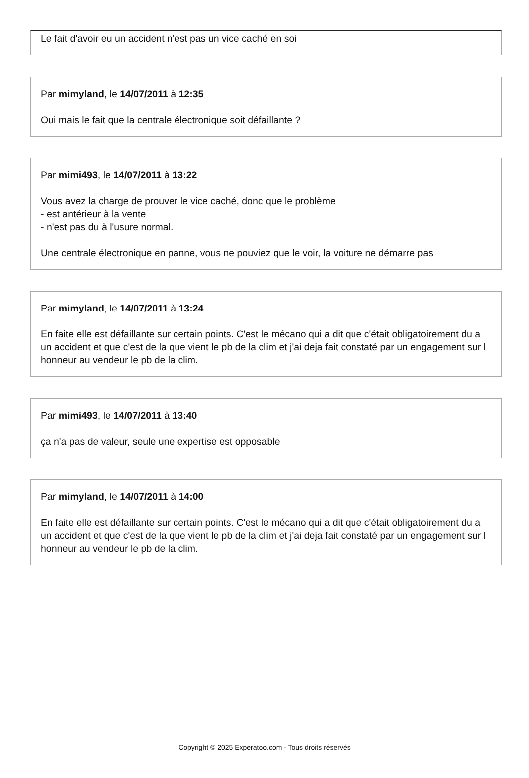Le fait d'avoir eu un accident n'est pas un vice caché en soi
Par mimyland, le 14/07/2011 à 12:35
Oui mais le fait que la centrale électronique soit défaillante ?
Par mimi493, le 14/07/2011 à 13:22
Vous avez la charge de prouver le vice caché, donc que le problème
- est antérieur à la vente
- n'est pas du à l'usure normal.
Une centrale électronique en panne, vous ne pouviez que le voir, la voiture ne démarre pas
Par mimyland, le 14/07/2011 à 13:24
En faite elle est défaillante sur certain points. C'est le mécano qui a dit que c'était obligatoirement du a un accident et que c'est de la que vient le pb de la clim et j'ai deja fait constaté par un engagement sur l honneur au vendeur le pb de la clim.
Par mimi493, le 14/07/2011 à 13:40
ça n'a pas de valeur, seule une expertise est opposable
Par mimyland, le 14/07/2011 à 14:00
En faite elle est défaillante sur certain points. C'est le mécano qui a dit que c'était obligatoirement du a un accident et que c'est de la que vient le pb de la clim et j'ai deja fait constaté par un engagement sur l honneur au vendeur le pb de la clim.
Copyright © 2025 Experatoo.com - Tous droits réservés